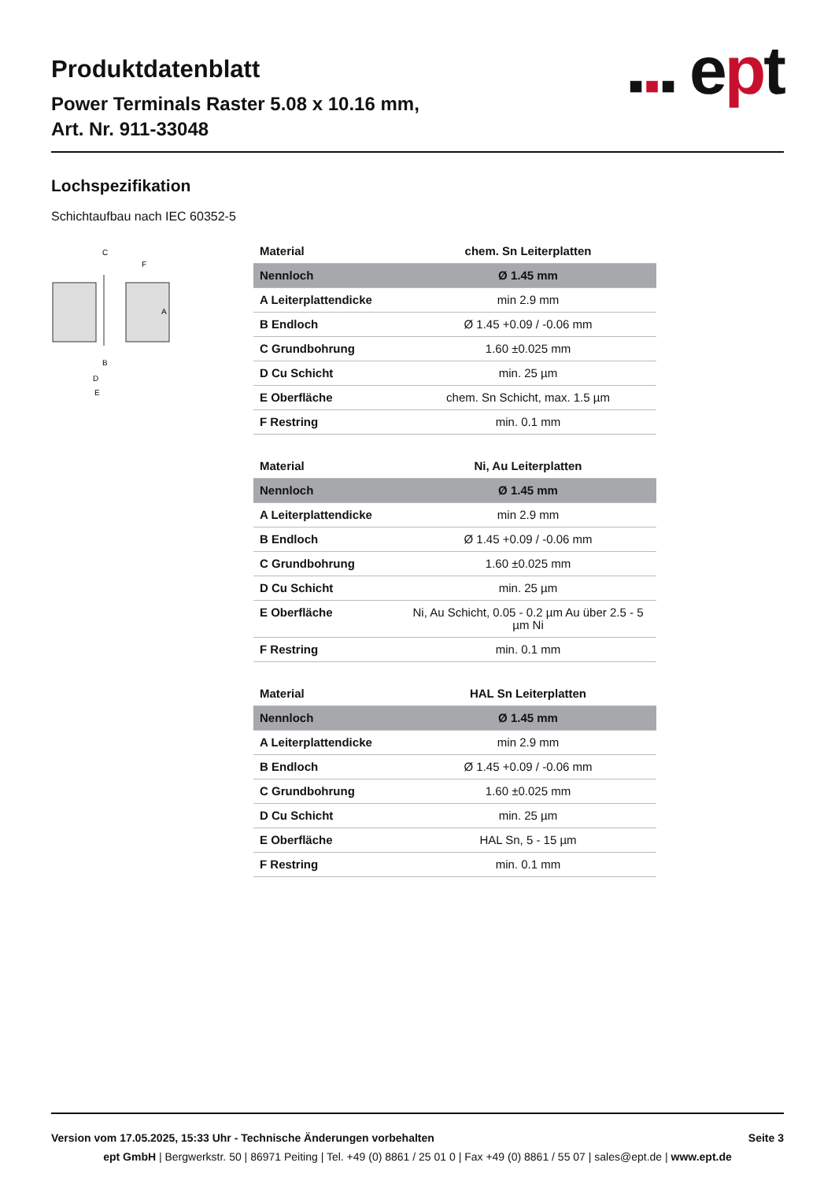Produktdatenblatt
Power Terminals Raster 5.08 x 10.16 mm,
Art. Nr. 911-33048
■ ■ ■ ept
Lochspezifikation
Schichtaufbau nach IEC 60352-5
C
F
B
D
E
A
| Material | chem. Sn Leiterplatten |
| --- | --- |
| Nennloch | Ø 1.45 mm |
| A Leiterplattendicke | min 2.9 mm |
| B Endloch | Ø 1.45 +0.09 / -0.06 mm |
| C Grundbohrung | 1.60 ±0.025 mm |
| D Cu Schicht | min. 25 µm |
| E Oberfläche | chem. Sn Schicht, max. 1.5 µm |
| F Restring | min. 0.1 mm |
| Material | Ni, Au Leiterplatten |
| --- | --- |
| Nennloch | Ø 1.45 mm |
| A Leiterplattendicke | min 2.9 mm |
| B Endloch | Ø 1.45 +0.09 / -0.06 mm |
| C Grundbohrung | 1.60 ±0.025 mm |
| D Cu Schicht | min. 25 µm |
| E Oberfläche | Ni, Au Schicht, 0.05 - 0.2 µm Au über 2.5 - 5 µm Ni |
| F Restring | min. 0.1 mm |
| Material | HAL Sn Leiterplatten |
| --- | --- |
| Nennloch | Ø 1.45 mm |
| A Leiterplattendicke | min 2.9 mm |
| B Endloch | Ø 1.45 +0.09 / -0.06 mm |
| C Grundbohrung | 1.60 ±0.025 mm |
| D Cu Schicht | min. 25 µm |
| E Oberfläche | HAL Sn, 5 - 15 µm |
| F Restring | min. 0.1 mm |
Version vom 17.05.2025, 15:33 Uhr - Technische Änderungen vorbehalten Seite 3
ept GmbH | Bergwerkstr. 50 | 86971 Peiting | Tel. +49 (0) 8861 / 25 01 0 | Fax +49 (0) 8861 / 55 07 | sales@ept.de | www.ept.de